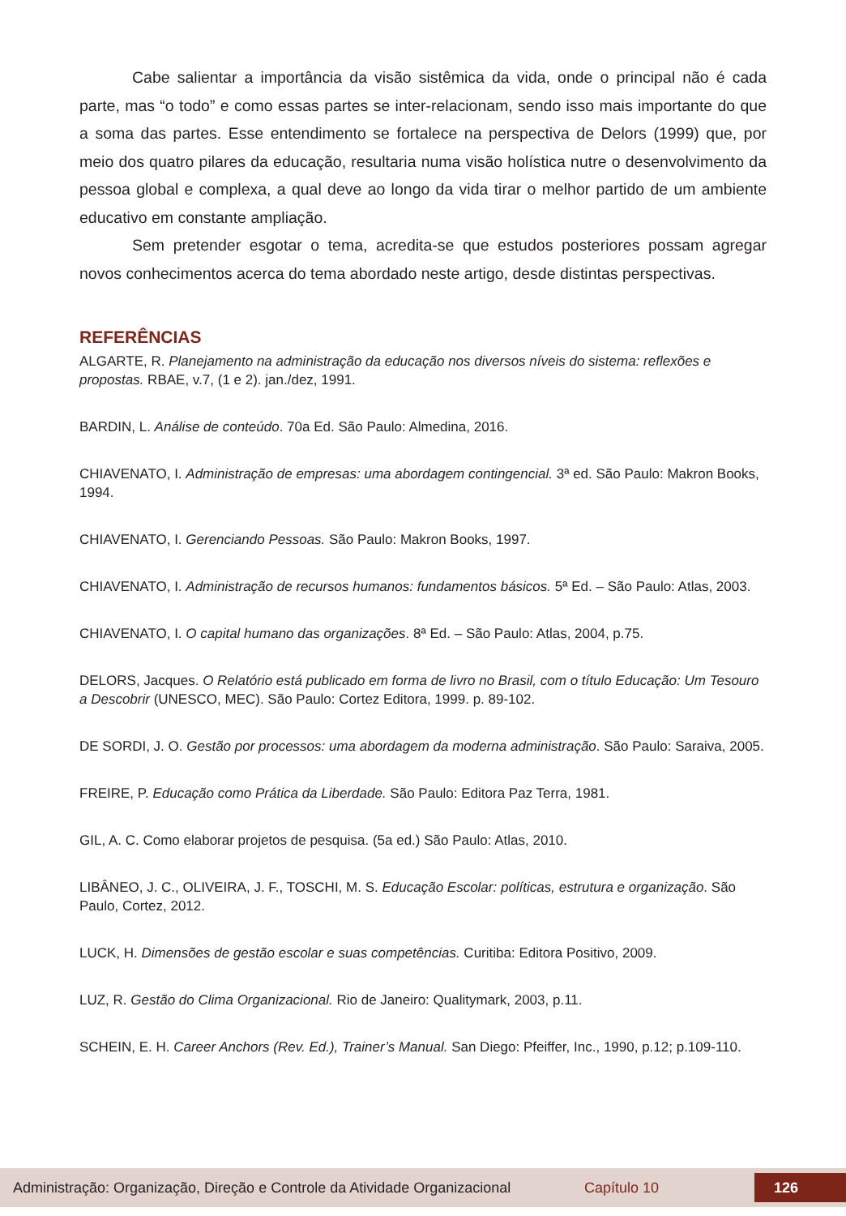Cabe salientar a importância da visão sistêmica da vida, onde o principal não é cada parte, mas “o todo” e como essas partes se inter-relacionam, sendo isso mais importante do que a soma das partes. Esse entendimento se fortalece na perspectiva de Delors (1999) que, por meio dos quatro pilares da educação, resultaria numa visão holística nutre o desenvolvimento da pessoa global e complexa, a qual deve ao longo da vida tirar o melhor partido de um ambiente educativo em constante ampliação.
Sem pretender esgotar o tema, acredita-se que estudos posteriores possam agregar novos conhecimentos acerca do tema abordado neste artigo, desde distintas perspectivas.
REFERÊNCIAS
ALGARTE, R. Planejamento na administração da educação nos diversos níveis do sistema: reflexões e propostas. RBAE, v.7, (1 e 2). jan./dez, 1991.
BARDIN, L. Análise de conteúdo. 70a Ed. São Paulo: Almedina, 2016.
CHIAVENATO, I. Administração de empresas: uma abordagem contingencial. 3ª ed. São Paulo: Makron Books, 1994.
CHIAVENATO, I. Gerenciando Pessoas. São Paulo: Makron Books, 1997.
CHIAVENATO, I. Administração de recursos humanos: fundamentos básicos. 5ª Ed. – São Paulo: Atlas, 2003.
CHIAVENATO, I. O capital humano das organizações. 8ª Ed. – São Paulo: Atlas, 2004, p.75.
DELORS, Jacques. O Relatório está publicado em forma de livro no Brasil, com o título Educação: Um Tesouro a Descobrir (UNESCO, MEC). São Paulo: Cortez Editora, 1999. p. 89-102.
DE SORDI, J. O. Gestão por processos: uma abordagem da moderna administração. São Paulo: Saraiva, 2005.
FREIRE, P. Educação como Prática da Liberdade. São Paulo: Editora Paz Terra, 1981.
GIL, A. C. Como elaborar projetos de pesquisa. (5a ed.) São Paulo: Atlas, 2010.
LIBÂNEO, J. C., OLIVEIRA, J. F., TOSCHI, M. S. Educação Escolar: políticas, estrutura e organização. São Paulo, Cortez, 2012.
LUCK, H. Dimensões de gestão escolar e suas competências. Curitiba: Editora Positivo, 2009.
LUZ, R. Gestão do Clima Organizacional. Rio de Janeiro: Qualitymark, 2003, p.11.
SCHEIN, E. H. Career Anchors (Rev. Ed.), Trainer’s Manual. San Diego: Pfeiffer, Inc., 1990, p.12; p.109-110.
Administração: Organização, Direção e Controle da Atividade Organizacional Capítulo 10 126